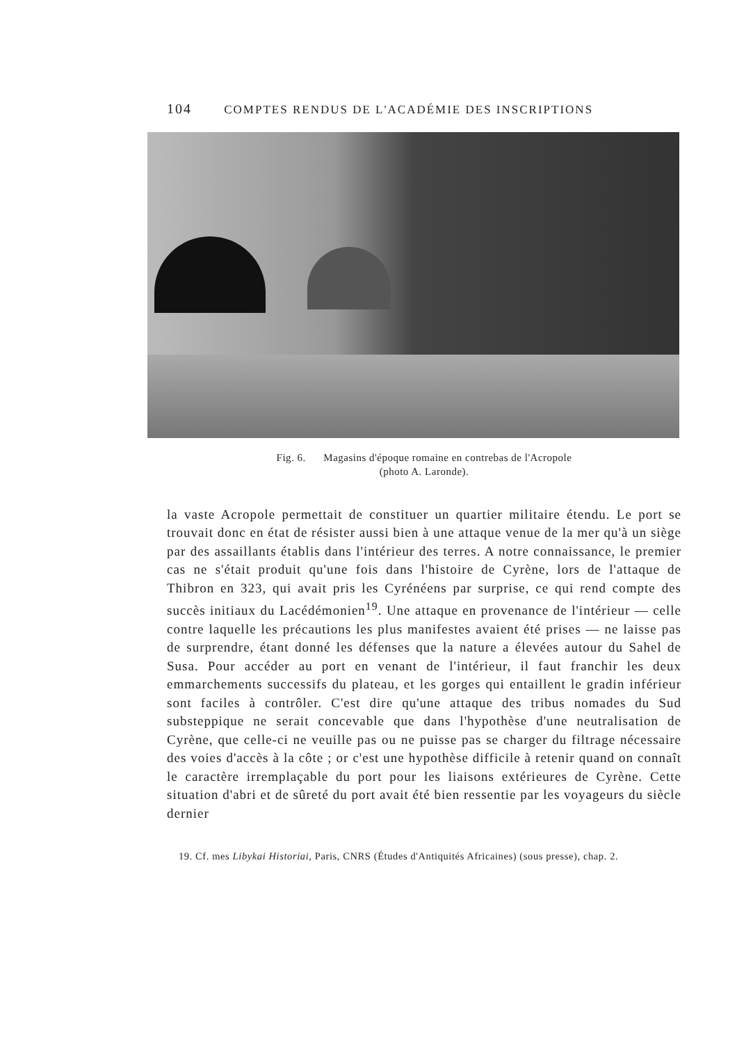104 COMPTES RENDUS DE L'ACADÉMIE DES INSCRIPTIONS
Fig. 6. Magasins d'époque romaine en contrebas de l'Acropole
(photo A. Laronde).
la vaste Acropole permettait de constituer un quartier militaire étendu. Le port se trouvait donc en état de résister aussi bien à une attaque venue de la mer qu'à un siège par des assaillants établis dans l'intérieur des terres. A notre connaissance, le premier cas ne s'était produit qu'une fois dans l'histoire de Cyrène, lors de l'attaque de Thibron en 323, qui avait pris les Cyrénéens par surprise, ce qui rend compte des succès initiaux du Lacédémonien<sup>19</sup>. Une attaque en provenance de l'intérieur — celle contre laquelle les précautions les plus manifestes avaient été prises — ne laisse pas de surprendre, étant donné les défenses que la nature a élevées autour du Sahel de Susa. Pour accéder au port en venant de l'intérieur, il faut franchir les deux emmarchements successifs du plateau, et les gorges qui entaillent le gradin inférieur sont faciles à contrôler. C'est dire qu'une attaque des tribus nomades du Sud substeppique ne serait concevable que dans l'hypothèse d'une neutralisation de Cyrène, que celle-ci ne veuille pas ou ne puisse pas se charger du filtrage nécessaire des voies d'accès à la côte ; or c'est une hypothèse difficile à retenir quand on connaît le caractère irremplaçable du port pour les liaisons extérieures de Cyrène. Cette situation d'abri et de sûreté du port avait été bien ressentie par les voyageurs du siècle dernier
19. Cf. mes Libykai Historiai, Paris, CNRS (Études d'Antiquités Africaines) (sous presse), chap. 2.